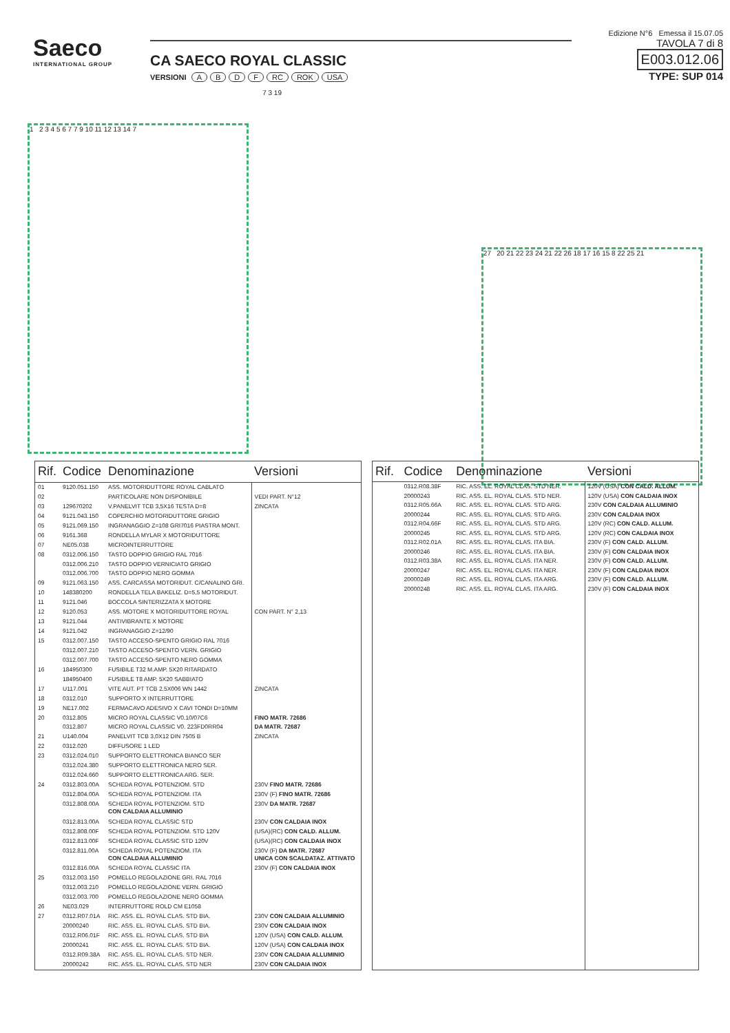Saeco
INTERNATIONAL GROUP
CA SAECO ROYAL CLASSIC
VERSIONI ABDF RC ROK USA
Edizione N°6 Emessa il 15.07.05
TAVOLA 7 di 8 E003.012.06
TYPE: SUP 014
1 2 3 4 5 6 7 7 9 10 11 12 13 14 7
7 3 19
27 20 21 22 23 24 21 22 26 18 17 16 15 8 22 25 21
| Rif. | Codice | Denominazione | Versioni |
| --- | --- | --- | --- |
| 01 | 9120.051.150 | ASS. MOTORIDUTTORE ROYAL CABLATO | |
| 02 | | PARTICOLARE NON DISPONIBILE | VEDI PART. N°12 |
| 03 | 129670202 | V.PANELVIT TCB 3,5X16 TESTA D=8 | ZINCATA |
| 04 | 9121.043.150 | COPERCHIO MOTORIDUTTORE GRIGIO | |
| 05 | 9121.069.150 | INGRANAGGIO Z=108 GRI7016 PIASTRA MONT. | |
| 06 | 9161.368 | RONDELLA MYLAR X MOTORIDUTTORE | |
| 07 | NE05.038 | MICROINTERRUTTORE | |
| 08 | 0312.006.150 | TASTO DOPPIO GRIGIO RAL 7016 | |
| | 0312.006.210 | TASTO DOPPIO VERNICIATO GRIGIO | |
| | 0312.006.700 | TASTO DOPPIO NERO GOMMA | |
| 09 | 9121.063.150 | ASS. CARCASSA MOTORIDUT. C/CANALINO GRI. | |
| 10 | 148380200 | RONDELLA TELA BAKELIZ. D=5,5 MOTORIDUT. | |
| 11 | 9121.046 | BOCCOLA SINTERIZZATA X MOTORE | |
| 12 | 9120.053 | ASS. MOTORE X MOTORIDUTTORE ROYAL | CON PART. N° 2,13 |
| 13 | 9121.044 | ANTIVIBRANTE X MOTORE | |
| 14 | 9121.042 | INGRANAGGIO Z=12/90 | |
| 15 | 0312.007.150 | TASTO ACCESO-SPENTO GRIGIO RAL 7016 | |
| | 0312.007.210 | TASTO ACCESO-SPENTO VERN. GRIGIO | |
| | 0312.007.700 | TASTO ACCESO-SPENTO NERO GOMMA | |
| 16 | 184950300 | FUSIBILE T32 M.AMP. 5X20 RITARDATO | |
| | 184950400 | FUSIBILE T8 AMP. 5X20 SABBIATO | |
| 17 | U117.001 | VITE AUT. PT TCB 2.5X006 WN 1442 | ZINCATA |
| 18 | 0312.010 | SUPPORTO X INTERRUTTORE | |
| 19 | NE17.002 | FERMACAVO ADESIVO X CAVI TONDI D=10MM | |
| 20 | 0312.805 | MICRO ROYAL CLASSIC V0.10/07C6 | FINO MATR. 72686 |
| | 0312.807 | MICRO ROYAL CLASSIC V0. 223FD0RR04 | DA MATR. 72687 |
| 21 | U140.004 | PANELVIT TCB 3,0X12 DIN 7505 B | ZINCATA |
| 22 | 0312.020 | DIFFUSORE 1 LED | |
| 23 | 0312.024.010 | SUPPORTO ELETTRONICA BIANCO SER | |
| | 0312.024.380 | SUPPORTO ELETTRONICA NERO SER. | |
| | 0312.024.660 | SUPPORTO ELETTRONICA ARG. SER. | |
| 24 | 0312.803.00A | SCHEDA ROYAL POTENZIOM. STD | 230V FINO MATR. 72686 |
| | 0312.804.00A | SCHEDA ROYAL POTENZIOM. ITA | 230V (F) FINO MATR. 72686 |
| | 0312.808.00A | SCHEDA ROYAL POTENZIOM. STD CON CALDAIA ALLUMINIO | 230V DA MATR. 72687 |
| | 0312.813.00A | SCHEDA ROYAL CLASSIC STD | 230V CON CALDAIA INOX |
| | 0312.808.00F | SCHEDA ROYAL POTENZIOM. STD 120V | (USA)(RC) CON CALD. ALLUM. |
| | 0312.813.00F | SCHEDA ROYAL CLASSIC STD 120V | (USA)(RC) CON CALDAIA INOX |
| | 0312.811.00A | SCHEDA ROYAL POTENZIOM. ITA CON CALDAIA ALLUMINIO | 230V (F) DA MATR. 72687 UNICA CON SCALDATAZ. ATTIVATO |
| | 0312.816.00A | SCHEDA ROYAL CLASSIC ITA | 230V (F) CON CALDAIA INOX |
| 25 | 0312.003.150 | POMELLO REGOLAZIONE GRI. RAL 7016 | |
| | 0312.003.210 | POMELLO REGOLAZIONE VERN. GRIGIO | |
| | 0312.003.700 | POMELLO REGOLAZIONE NERO GOMMA | |
| 26 | NE03.029 | INTERRUTTORE ROLD CM E1058 | |
| 27 | 0312.R07.01A | RIC. ASS. EL. ROYAL CLAS. STD BIA. | 230V CON CALDAIA ALLUMINIO |
| | 20000240 | RIC. ASS. EL. ROYAL CLAS. STD BIA. | 230V CON CALDAIA INOX |
| | 0312.R06.01F | RIC. ASS. EL. ROYAL CLAS. STD BIA | 120V (USA) CON CALD. ALLUM. |
| | 20000241 | RIC. ASS. EL. ROYAL CLAS. STD BIA. | 120V (USA) CON CALDAIA INOX |
| | 0312.R09.38A | RIC. ASS. EL. ROYAL CLAS. STD NER. | 230V CON CALDAIA ALLUMINIO |
| | 20000242 | RIC. ASS. EL. ROYAL CLAS. STD NER | 230V CON CALDAIA INOX |
| Rif. | Codice | Denominazione | Versioni |
| --- | --- | --- | --- |
| | 0312.R08.38F | RIC. ASS. EL. ROYAL CLAS. STD NER. | 120V (USA) CON CALD. ALLUM. |
| | 20000243 | RIC. ASS. EL. ROYAL CLAS. STD NER. | 120V (USA) CON CALDAIA INOX |
| | 0312.R05.66A | RIC. ASS. EL. ROYAL CLAS. STD ARG. | 230V CON CALDAIA ALLUMINIO |
| | 20000244 | RIC. ASS. EL. ROYAL CLAS. STD ARG. | 230V CON CALDAIA INOX |
| | 0312.R04.66F | RIC. ASS. EL. ROYAL CLAS. STD ARG. | 120V (RC) CON CALD. ALLUM. |
| | 20000245 | RIC. ASS. EL. ROYAL CLAS. STD ARG. | 120V (RC) CON CALDAIA INOX |
| | 0312.R02.01A | RIC. ASS. EL. ROYAL CLAS. ITA BIA. | 230V (F) CON CALD. ALLUM. |
| | 20000246 | RIC. ASS. EL. ROYAL CLAS. ITA BIA. | 230V (F) CON CALDAIA INOX |
| | 0312.R03.38A | RIC. ASS. EL. ROYAL CLAS. ITA NER. | 230V (F) CON CALD. ALLUM. |
| | 20000247 | RIC. ASS. EL. ROYAL CLAS. ITA NER. | 230V (F) CON CALDAIA INOX |
| | 20000249 | RIC. ASS. EL. ROYAL CLAS. ITA ARG. | 230V (F) CON CALD. ALLUM. |
| | 20000248 | RIC. ASS. EL. ROYAL CLAS. ITA ARG. | 230V (F) CON CALDAIA INOX |